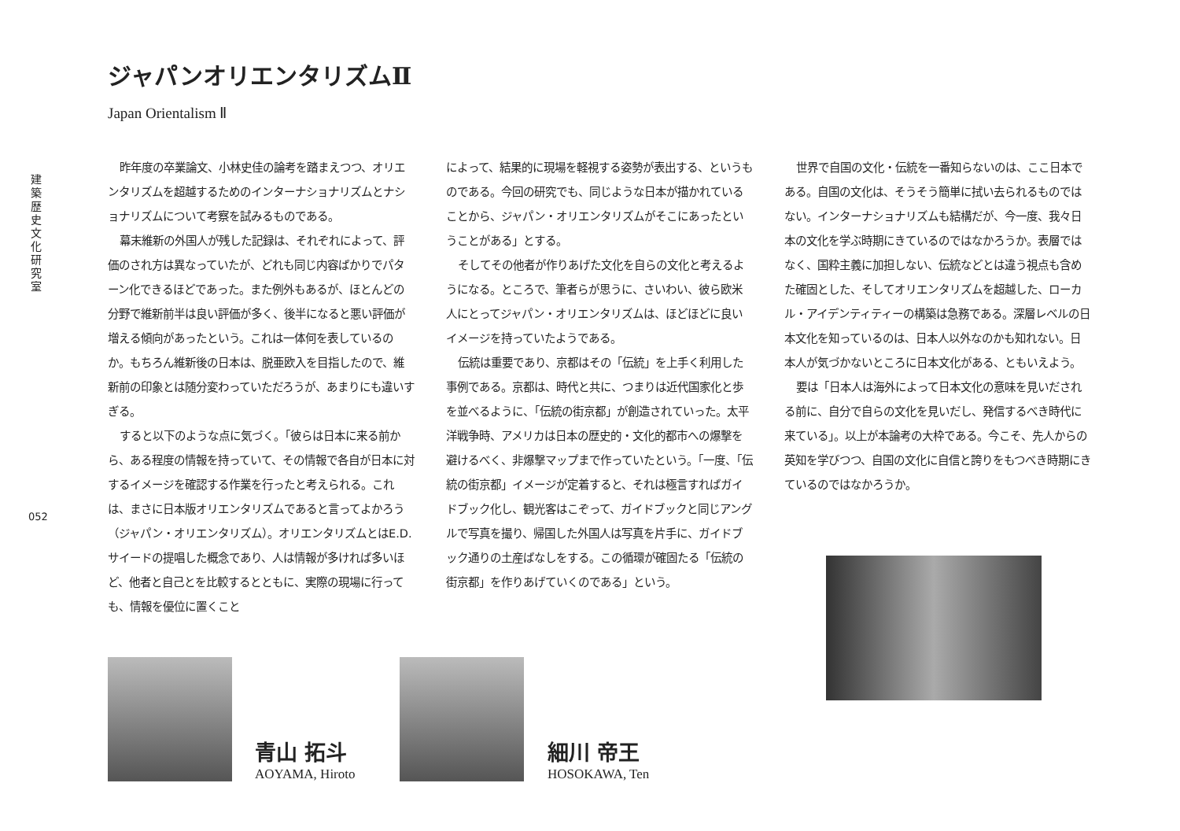建
築
歴
史
文
化
研
究
室
052
ジャパンオリエンタリズムⅡ
Japan Orientalism Ⅱ
昨年度の卒業論文、小林史佳の論考を踏まえつつ、オリエンタリズムを超越するためのインターナショナリズムとナショナリズムについて考察を試みるものである。
幕末維新の外国人が残した記録は、それぞれによって、評価のされ方は異なっていたが、どれも同じ内容ばかりでパターン化できるほどであった。また例外もあるが、ほとんどの分野で維新前半は良い評価が多く、後半になると悪い評価が増える傾向があったという。これは一体何を表しているのか。もちろん維新後の日本は、脱亜欧入を目指したので、維新前の印象とは随分変わっていただろうが、あまりにも違いすぎる。
すると以下のような点に気づく。「彼らは日本に来る前から、ある程度の情報を持っていて、その情報で各自が日本に対するイメージを確認する作業を行ったと考えられる。これは、まさに日本版オリエンタリズムであると言ってよかろう（ジャパン・オリエンタリズム）。オリエンタリズムとはE.D.サイードの提唱した概念であり、人は情報が多ければ多いほど、他者と自己とを比較するとともに、実際の現場に行っても、情報を優位に置くこと
によって、結果的に現場を軽視する姿勢が表出する、というものである。今回の研究でも、同じような日本が描かれていることから、ジャパン・オリエンタリズムがそこにあったということがある」とする。
そしてその他者が作りあげた文化を自らの文化と考えるようになる。ところで、筆者らが思うに、さいわい、彼ら欧米人にとってジャパン・オリエンタリズムは、ほどほどに良いイメージを持っていたようである。
伝統は重要であり、京都はその「伝統」を上手く利用した事例である。京都は、時代と共に、つまりは近代国家化と歩を並べるように、「伝統の街京都」が創造されていった。太平洋戦争時、アメリカは日本の歴史的・文化的都市への爆撃を避けるべく、非爆撃マップまで作っていたという。「一度、「伝統の街京都」イメージが定着すると、それは極言すればガイドブック化し、観光客はこぞって、ガイドブックと同じアングルで写真を撮り、帰国した外国人は写真を片手に、ガイドブック通りの土産ばなしをする。この循環が確固たる「伝統の街京都」を作りあげていくのである」という。
世界で自国の文化・伝統を一番知らないのは、ここ日本である。自国の文化は、そうそう簡単に拭い去られるものではない。インターナショナリズムも結構だが、今一度、我々日本の文化を学ぶ時期にきているのではなかろうか。表層ではなく、国粋主義に加担しない、伝統などとは違う視点も含めた確固とした、そしてオリエンタリズムを超越した、ローカル・アイデンティティーの構築は急務である。深層レベルの日本文化を知っているのは、日本人以外なのかも知れない。日本人が気づかないところに日本文化がある、ともいえよう。
要は「日本人は海外によって日本文化の意味を見いだされる前に、自分で自らの文化を見いだし、発信するべき時代に来ている」。以上が本論考の大枠である。今こそ、先人からの英知を学びつつ、自国の文化に自信と誇りをもつべき時期にきているのではなかろうか。
青山 拓斗
AOYAMA, Hiroto
細川 帝王
HOSOKAWA, Ten